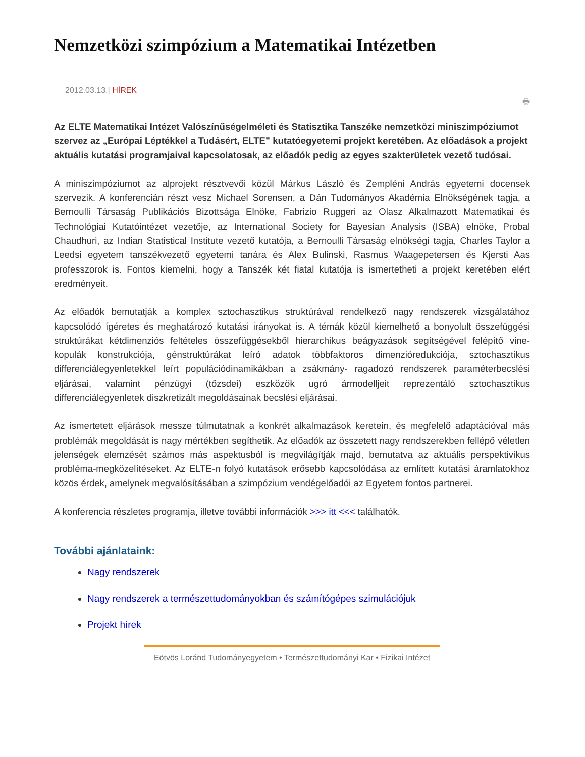Nemzetközi szimpózium a Matematikai Intézetben
2012.03.13.| HÍREK
🖶
Az ELTE Matematikai Intézet Valószínűségelméleti és Statisztika Tanszéke nemzetközi miniszimpóziumot szervez az „Európai Léptékkel a Tudásért, ELTE” kutatóegyetemi projekt keretében. Az előadások a projekt aktuális kutatási programjaival kapcsolatosak, az előadók pedig az egyes szakterületek vezető tudósai.
A miniszimpóziumot az alprojekt résztvevői közül Márkus László és Zempléni András egyetemi docensek szervezik. A konferencián részt vesz Michael Sorensen, a Dán Tudományos Akadémia Elnökségének tagja, a Bernoulli Társaság Publikációs Bizottsága Elnöke, Fabrizio Ruggeri az Olasz Alkalmazott Matematikai és Technológiai Kutatóintézet vezetője, az International Society for Bayesian Analysis (ISBA) elnöke, Probal Chaudhuri, az Indian Statistical Institute vezető kutatója, a Bernoulli Társaság elnökségi tagja, Charles Taylor a Leedsi egyetem tanszékvezető egyetemi tanára és Alex Bulinski, Rasmus Waagepetersen és Kjersti Aas professzorok is. Fontos kiemelni, hogy a Tanszék két fiatal kutatója is ismertetheti a projekt keretében elért eredményeit.
Az előadók bemutatják a komplex sztochasztikus struktúrával rendelkező nagy rendszerek vizsgálatához kapcsolódó ígéretes és meghatározó kutatási irányokat is. A témák közül kiemelhető a bonyolult összefüggési struktúrákat kétdimenziós feltételes összefüggésekből hierarchikus beágyazások segítségével felépítő vine-kopulák konstrukciója, génstruktúrákat leíró adatok többfaktoros dimenzióredukciója, sztochasztikus differenciálegyenletekkel leírt populációdinamikákban a zsákmány- ragadozó rendszerek paraméterbecslési eljárásai, valamint pénzügyi (tőzsdei) eszközök ugró ármodelljeit reprezentáló sztochasztikus differenciálegyenletek diszkretizált megoldásainak becslési eljárásai.
Az ismertetett eljárások messze túlmutatnak a konkrét alkalmazások keretein, és megfelelő adaptációval más problémák megoldását is nagy mértékben segíthetik. Az előadók az összetett nagy rendszerekben fellépő véletlen jelenségek elemzését számos más aspektusból is megvilágítják majd, bemutatva az aktuális perspektivikus probléma-megközelítéseket. Az ELTE-n folyó kutatások erősebb kapcsolódása az említett kutatási áramlatokhoz közös érdek, amelynek megvalósításában a szimpózium vendégelőadói az Egyetem fontos partnerei.
A konferencia részletes programja, illetve további információk >>> itt <<< találhatók.
További ajánlataink:
Nagy rendszerek
Nagy rendszerek a természettudományokban és számítógépes szimulációjuk
Projekt hírek
Eötvös Loránd Tudományegyetem • Természettudományi Kar • Fizikai Intézet